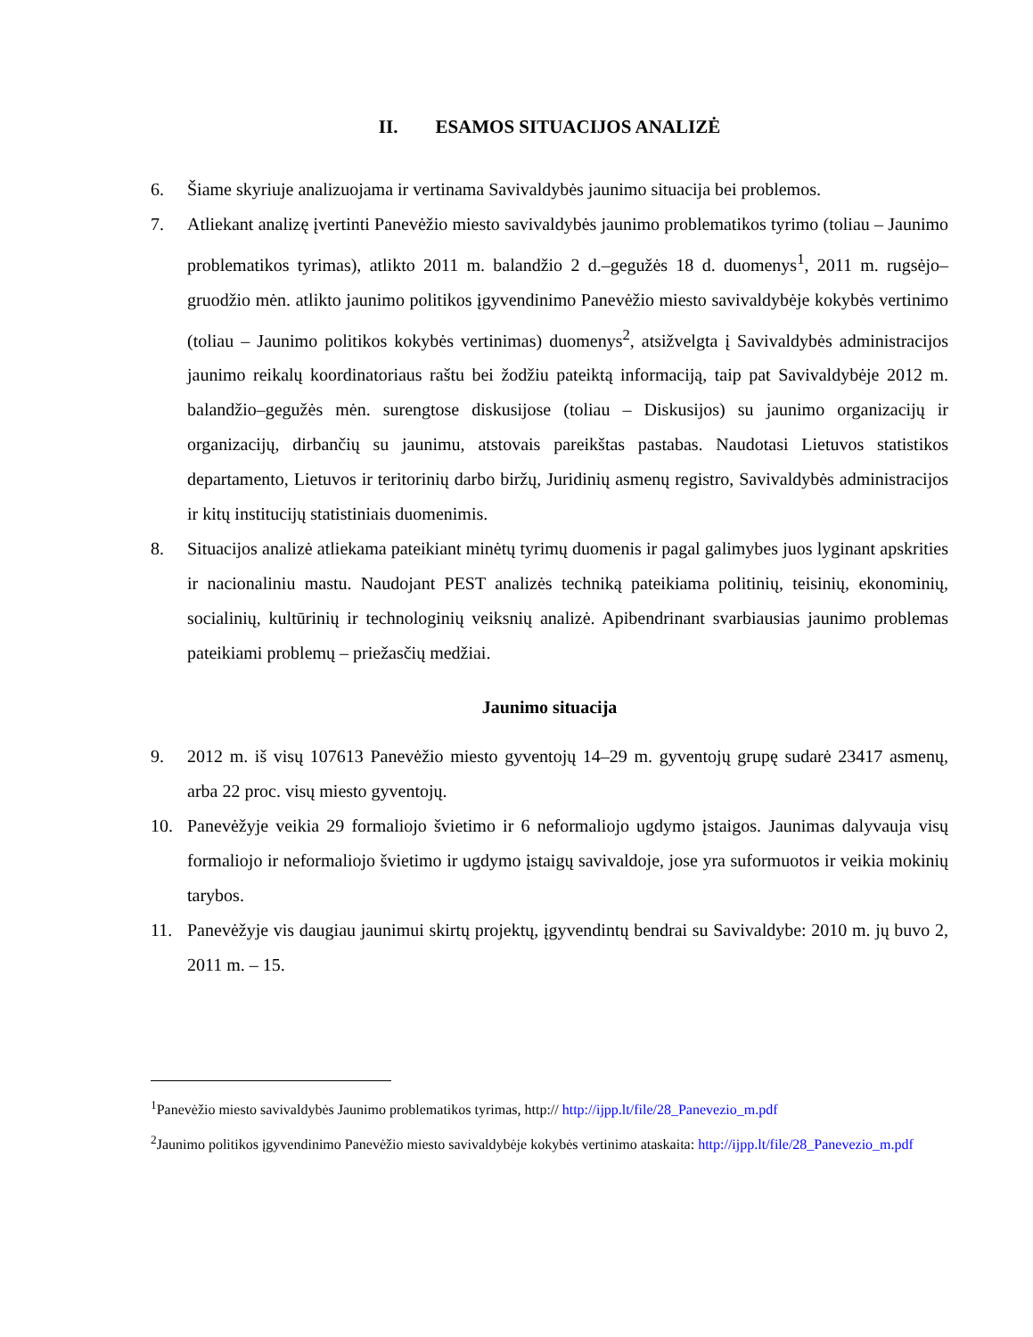II. ESAMOS SITUACIJOS ANALIZĖ
6. Šiame skyriuje analizuojama ir vertinama Savivaldybės jaunimo situacija bei problemos.
7. Atliekant analizę įvertinti Panevėžio miesto savivaldybės jaunimo problematikos tyrimo (toliau – Jaunimo problematikos tyrimas), atlikto 2011 m. balandžio 2 d.–gegužės 18 d. duomenys<sup>1</sup>, 2011 m. rugsėjo–gruodžio mėn. atlikto jaunimo politikos įgyvendinimo Panevėžio miesto savivaldybėje kokybės vertinimo (toliau – Jaunimo politikos kokybės vertinimas) duomenys<sup>2</sup>, atsižvelgta į Savivaldybės administracijos jaunimo reikalų koordinatoriaus raštu bei žodžiu pateiktą informaciją, taip pat Savivaldybėje 2012 m. balandžio–gegužės mėn. surengtose diskusijose (toliau – Diskusijos) su jaunimo organizacijų ir organizacijų, dirbančių su jaunimu, atstovais pareikštas pastabas. Naudotasi Lietuvos statistikos departamento, Lietuvos ir teritorinių darbo biržų, Juridinių asmenų registro, Savivaldybės administracijos ir kitų institucijų statistiniais duomenimis.
8. Situacijos analizė atliekama pateikiant minėtų tyrimų duomenis ir pagal galimybes juos lyginant apskrities ir nacionaliniu mastu. Naudojant PEST analizės techniką pateikiama politinių, teisinių, ekonominių, socialinių, kultūrinių ir technologinių veiksnių analizė. Apibendrinant svarbiausias jaunimo problemas pateikiami problemų – priežasčių medžiai.
Jaunimo situacija
9. 2012 m. iš visų 107613 Panevėžio miesto gyventojų 14–29 m. gyventojų grupę sudarė 23417 asmenų, arba 22 proc. visų miesto gyventojų.
10. Panevėžyje veikia 29 formaliojo švietimo ir 6 neformaliojo ugdymo įstaigos. Jaunimas dalyvauja visų formaliojo ir neformaliojo švietimo ir ugdymo įstaigų savivaldoje, jose yra suformuotos ir veikia mokinių tarybos.
11. Panevėžyje vis daugiau jaunimui skirtų projektų, įgyvendintų bendrai su Savivaldybe: 2010 m. jų buvo 2, 2011 m. – 15.
<sup>1</sup> Panevėžio miesto savivaldybės Jaunimo problematikos tyrimas, http:// http://ijpp.lt/file/28_Panevezio_m.pdf
<sup>2</sup> Jaunimo politikos įgyvendinimo Panevėžio miesto savivaldybėje kokybės vertinimo ataskaita: http://ijpp.lt/file/28_Panevezio_m.pdf